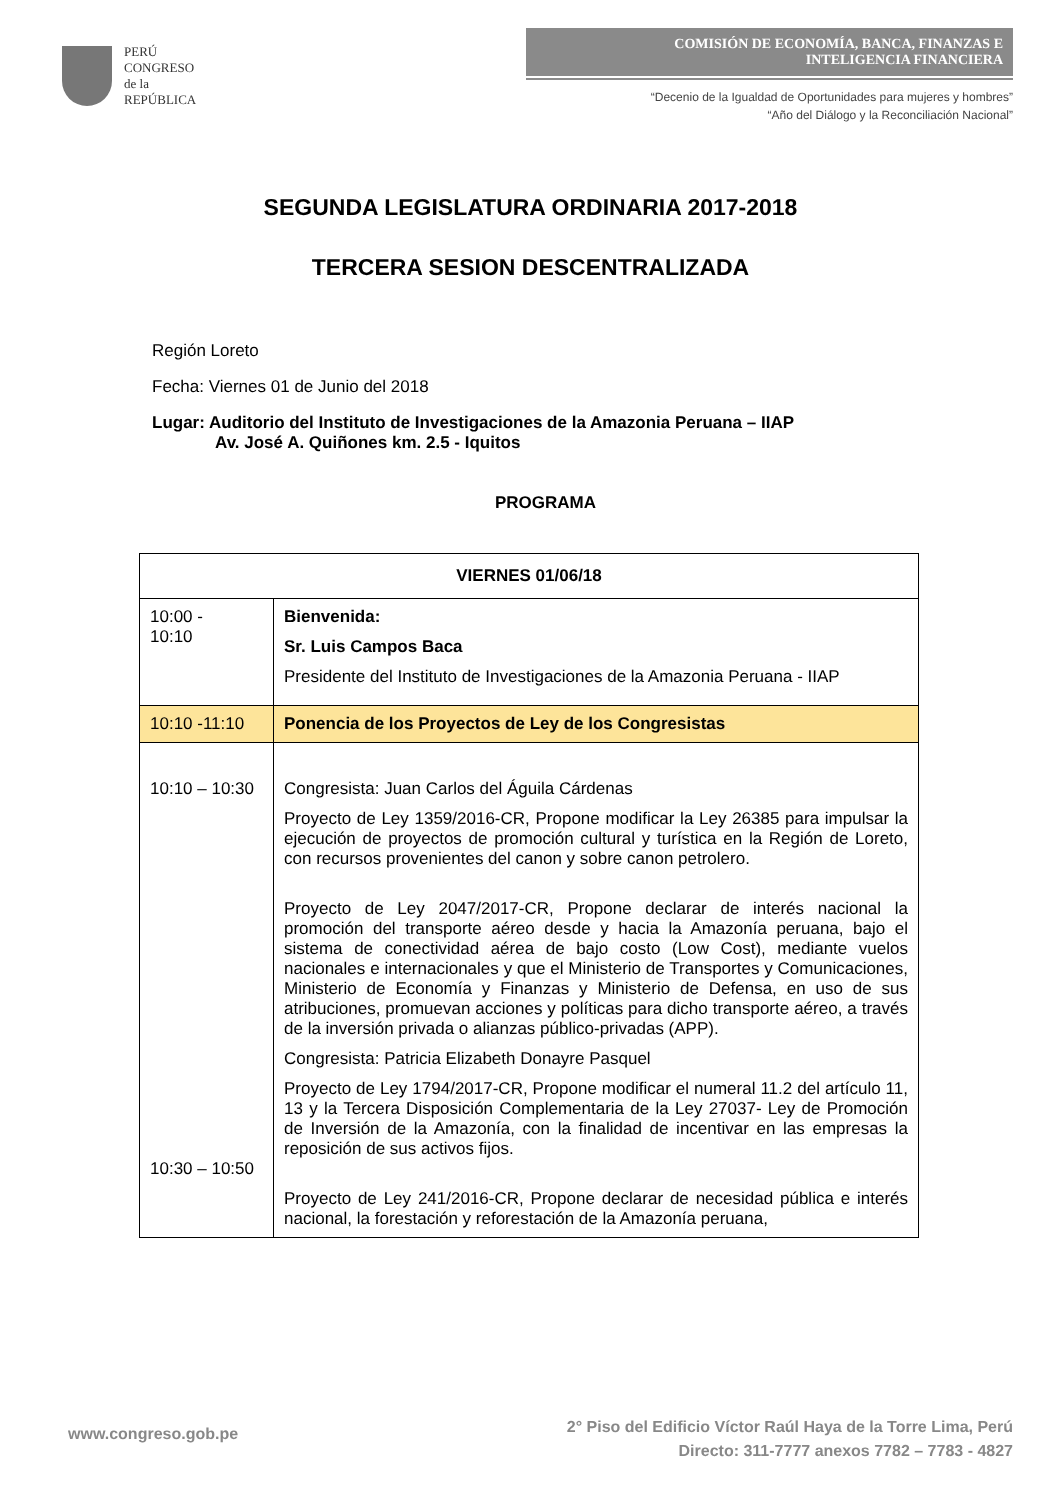PERÚ
CONGRESO
de la
REPÚBLICA
COMISIÓN DE ECONOMÍA, BANCA, FINANZAS E
INTELIGENCIA FINANCIERA
“Decenio de la Igualdad de Oportunidades para mujeres y hombres”
“Año del Diálogo y la Reconciliación Nacional”
SEGUNDA LEGISLATURA ORDINARIA 2017-2018
TERCERA SESION DESCENTRALIZADA
Región Loreto
Fecha: Viernes 01 de Junio del 2018
Lugar: Auditorio del Instituto de Investigaciones de la Amazonia Peruana – IIAP
Av. José A. Quiñones km. 2.5 - Iquitos
PROGRAMA
| VIERNES 01/06/18 | |
| --- | --- |
| 10:00 - 10:10 | Bienvenida: Sr. Luis Campos Baca Presidente del Instituto de Investigaciones de la Amazonia Peruana - IIAP |
| 10:10 -11:10 | Ponencia de los Proyectos de Ley de los Congresistas |
| 10:10 – 10:30 10:30 – 10:50 | Congresista: Juan Carlos del Águila Cárdenas Proyecto de Ley 1359/2016-CR, Propone modificar la Ley 26385 para impulsar la ejecución de proyectos de promoción cultural y turística en la Región de Loreto, con recursos provenientes del canon y sobre canon petrolero. Proyecto de Ley 2047/2017-CR, Propone declarar de interés nacional la promoción del transporte aéreo desde y hacia la Amazonía peruana, bajo el sistema de conectividad aérea de bajo costo (Low Cost), mediante vuelos nacionales e internacionales y que el Ministerio de Transportes y Comunicaciones, Ministerio de Economía y Finanzas y Ministerio de Defensa, en uso de sus atribuciones, promuevan acciones y políticas para dicho transporte aéreo, a través de la inversión privada o alianzas público-privadas (APP). Congresista: Patricia Elizabeth Donayre Pasquel Proyecto de Ley 1794/2017-CR, Propone modificar el numeral 11.2 del artículo 11, 13 y la Tercera Disposición Complementaria de la Ley 27037- Ley de Promoción de Inversión de la Amazonía, con la finalidad de incentivar en las empresas la reposición de sus activos fijos. Proyecto de Ley 241/2016-CR, Propone declarar de necesidad pública e interés nacional, la forestación y reforestación de la Amazonía peruana, |
www.congreso.gob.pe
2° Piso del Edificio Víctor Raúl Haya de la Torre Lima, Perú
Directo: 311-7777 anexos 7782 – 7783 - 4827